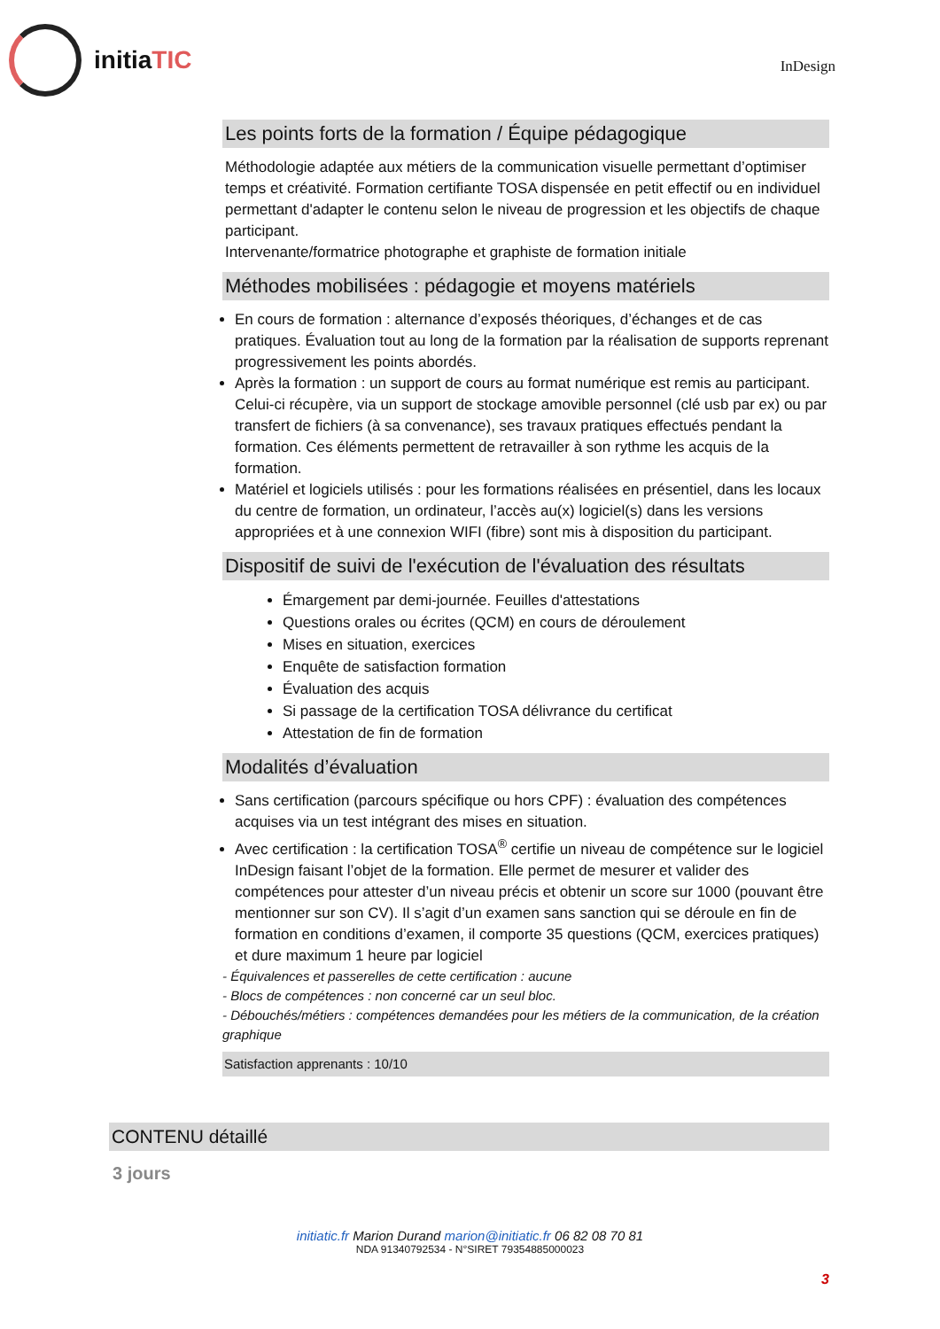initia TIC
InDesign
Les points forts de la formation / Équipe pédagogique
Méthodologie adaptée aux métiers de la communication visuelle permettant d’optimiser temps et créativité. Formation certifiante TOSA dispensée en petit effectif ou en individuel permettant d'adapter le contenu selon le niveau de progression et les objectifs de chaque participant.
Intervenante/formatrice photographe et graphiste de formation initiale
Méthodes mobilisées : pédagogie et moyens matériels
En cours de formation : alternance d’exposés théoriques, d’échanges et de cas pratiques. Évaluation tout au long de la formation par la réalisation de supports reprenant progressivement les points abordés.
Après la formation : un support de cours au format numérique est remis au participant. Celui-ci récupère, via un support de stockage amovible personnel (clé usb par ex) ou par transfert de fichiers (à sa convenance), ses travaux pratiques effectués pendant la formation. Ces éléments permettent de retravailler à son rythme les acquis de la formation.
Matériel et logiciels utilisés : pour les formations réalisées en présentiel, dans les locaux du centre de formation, un ordinateur, l’accès au(x) logiciel(s) dans les versions appropriées et à une connexion WIFI (fibre) sont mis à disposition du participant.
Dispositif de suivi de l'exécution de l'évaluation des résultats
Émargement par demi-journée. Feuilles d'attestations
Questions orales ou écrites (QCM) en cours de déroulement
Mises en situation, exercices
Enquête de satisfaction formation
Évaluation des acquis
Si passage de la certification TOSA délivrance du certificat
Attestation de fin de formation
Modalités d’évaluation
Sans certification (parcours spécifique ou hors CPF) : évaluation des compétences acquises via un test intégrant des mises en situation.
Avec certification : la certification TOSA<sup>®</sup> certifie un niveau de compétence sur le logiciel InDesign faisant l’objet de la formation. Elle permet de mesurer et valider des compétences pour attester d’un niveau précis et obtenir un score sur 1000 (pouvant être mentionner sur son CV). Il s’agit d’un examen sans sanction qui se déroule en fin de formation en conditions d’examen, il comporte 35 questions (QCM, exercices pratiques) et dure maximum 1 heure par logiciel
- Équivalences et passerelles de cette certification : aucune
- Blocs de compétences : non concerné car un seul bloc.
- Débouchés/métiers : compétences demandées pour les métiers de la communication, de la création graphique
Satisfaction apprenants : 10/10
CONTENU détaillé
3 jours
initiatic.fr Marion Durand marion@initiatic.fr 06 82 08 70 81
NDA 91340792534 - N°SIRET 79354885000023
3